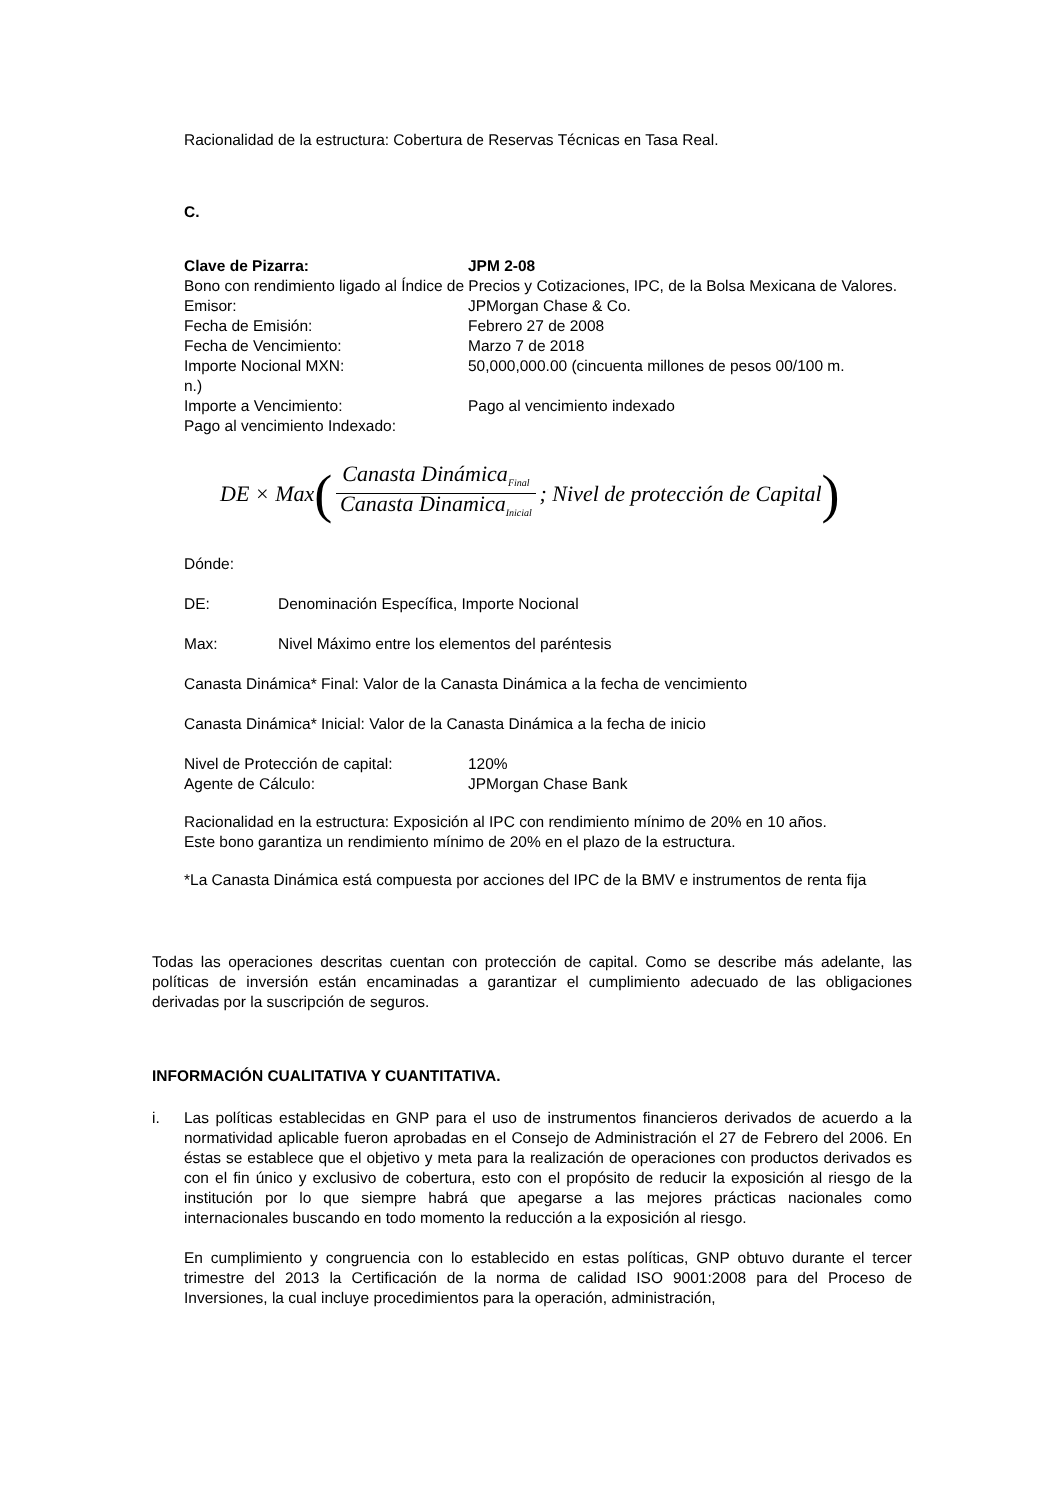Racionalidad de la estructura: Cobertura de Reservas Técnicas en Tasa Real.
C.
Clave de Pizarra: JPM 2-08
Bono con rendimiento ligado al Índice de Precios y Cotizaciones, IPC, de la Bolsa Mexicana de Valores.
Emisor: JPMorgan Chase & Co.
Fecha de Emisión: Febrero 27 de 2008
Fecha de Vencimiento: Marzo 7 de 2018
Importe Nocional MXN: 50,000,000.00 (cincuenta millones de pesos 00/100 m.
n.)
Importe a Vencimiento: Pago al vencimiento indexado
Pago al vencimiento Indexado:
DE × Max (Canasta Dinámica<sub>Final</sub> Canasta Dinamica<sub>Inicial</sub>; Nivel de protección de Capital)
Dónde:
DE: Denominación Específica, Importe Nocional
Max: Nivel Máximo entre los elementos del paréntesis
Canasta Dinámica* Final: Valor de la Canasta Dinámica a la fecha de vencimiento
Canasta Dinámica* Inicial: Valor de la Canasta Dinámica a la fecha de inicio
Nivel de Protección de capital: 120%
Agente de Cálculo: JPMorgan Chase Bank
Racionalidad en la estructura: Exposición al IPC con rendimiento mínimo de 20% en 10 años.
Este bono garantiza un rendimiento mínimo de 20% en el plazo de la estructura.
*La Canasta Dinámica está compuesta por acciones del IPC de la BMV e instrumentos de renta fija
Todas las operaciones descritas cuentan con protección de capital. Como se describe más adelante, las políticas de inversión están encaminadas a garantizar el cumplimiento adecuado de las obligaciones derivadas por la suscripción de seguros.
INFORMACIÓN CUALITATIVA Y CUANTITATIVA.
i. Las políticas establecidas en GNP para el uso de instrumentos financieros derivados de acuerdo a la normatividad aplicable fueron aprobadas en el Consejo de Administración el 27 de Febrero del 2006. En éstas se establece que el objetivo y meta para la realización de operaciones con productos derivados es con el fin único y exclusivo de cobertura, esto con el propósito de reducir la exposición al riesgo de la institución por lo que siempre habrá que apegarse a las mejores prácticas nacionales como internacionales buscando en todo momento la reducción a la exposición al riesgo.
En cumplimiento y congruencia con lo establecido en estas políticas, GNP obtuvo durante el tercer trimestre del 2013 la Certificación de la norma de calidad ISO 9001:2008 para del Proceso de Inversiones, la cual incluye procedimientos para la operación, administración,